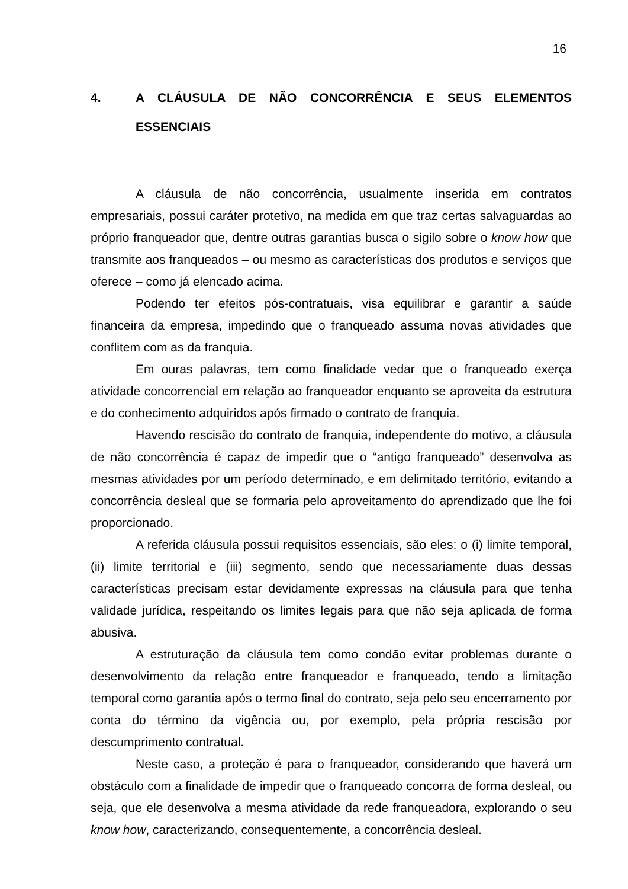16
4. A CLÁUSULA DE NÃO CONCORRÊNCIA E SEUS ELEMENTOS ESSENCIAIS
A cláusula de não concorrência, usualmente inserida em contratos empresariais, possui caráter protetivo, na medida em que traz certas salvaguardas ao próprio franqueador que, dentre outras garantias busca o sigilo sobre o know how que transmite aos franqueados – ou mesmo as características dos produtos e serviços que oferece – como já elencado acima.
Podendo ter efeitos pós-contratuais, visa equilibrar e garantir a saúde financeira da empresa, impedindo que o franqueado assuma novas atividades que conflitem com as da franquia.
Em ouras palavras, tem como finalidade vedar que o franqueado exerça atividade concorrencial em relação ao franqueador enquanto se aproveita da estrutura e do conhecimento adquiridos após firmado o contrato de franquia.
Havendo rescisão do contrato de franquia, independente do motivo, a cláusula de não concorrência é capaz de impedir que o “antigo franqueado” desenvolva as mesmas atividades por um período determinado, e em delimitado território, evitando a concorrência desleal que se formaria pelo aproveitamento do aprendizado que lhe foi proporcionado.
A referida cláusula possui requisitos essenciais, são eles: o (i) limite temporal, (ii) limite territorial e (iii) segmento, sendo que necessariamente duas dessas características precisam estar devidamente expressas na cláusula para que tenha validade jurídica, respeitando os limites legais para que não seja aplicada de forma abusiva.
A estruturação da cláusula tem como condão evitar problemas durante o desenvolvimento da relação entre franqueador e franqueado, tendo a limitação temporal como garantia após o termo final do contrato, seja pelo seu encerramento por conta do término da vigência ou, por exemplo, pela própria rescisão por descumprimento contratual.
Neste caso, a proteção é para o franqueador, considerando que haverá um obstáculo com a finalidade de impedir que o franqueado concorra de forma desleal, ou seja, que ele desenvolva a mesma atividade da rede franqueadora, explorando o seu know how, caracterizando, consequentemente, a concorrência desleal.